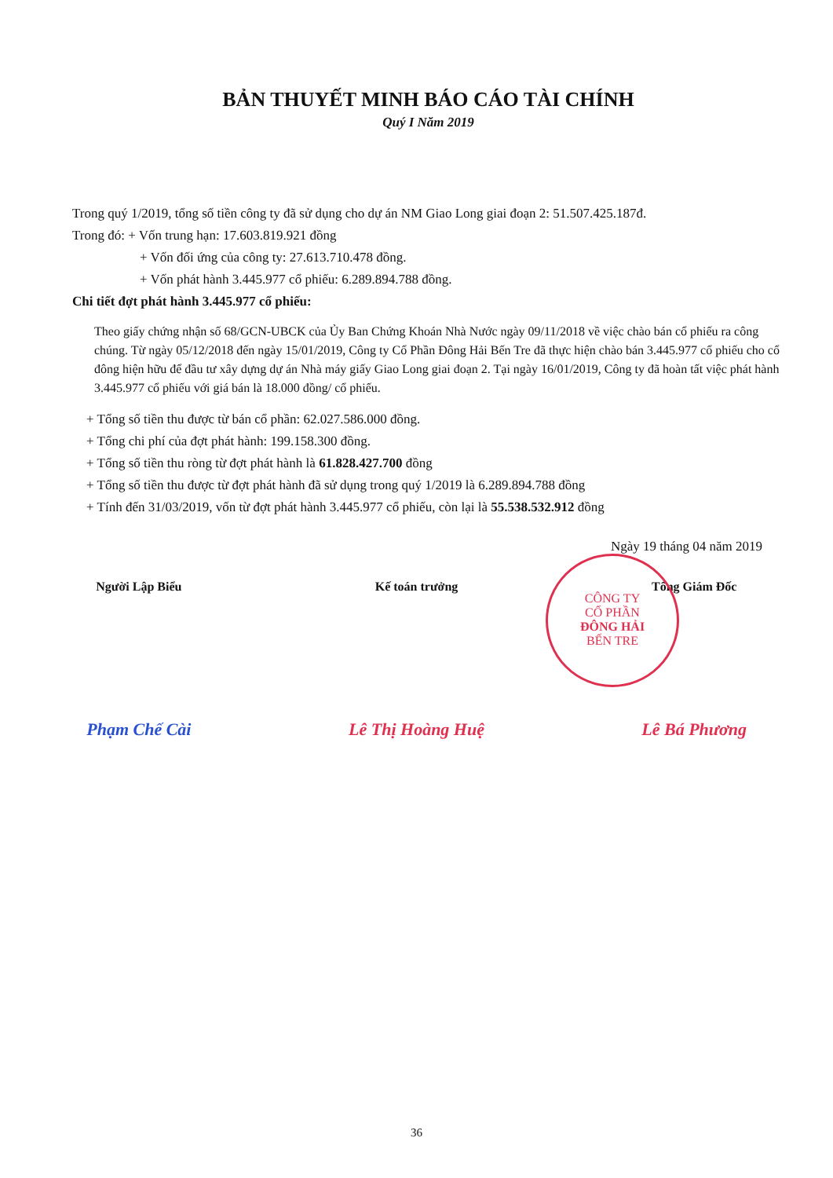BẢN THUYẾT MINH BÁO CÁO TÀI CHÍNH
Quý I Năm 2019
Trong quý 1/2019, tổng số tiền công ty đã sử dụng cho dự án NM Giao Long giai đoạn 2: 51.507.425.187đ.
Trong đó: + Vốn trung hạn: 17.603.819.921 đồng
+ Vốn đối ứng của công ty: 27.613.710.478 đồng.
+ Vốn phát hành 3.445.977 cổ phiếu: 6.289.894.788 đồng.
Chi tiết đợt phát hành 3.445.977 cổ phiếu:
Theo giấy chứng nhận số 68/GCN-UBCK của Ủy Ban Chứng Khoán Nhà Nước ngày 09/11/2018 về việc chào bán cổ phiếu ra công chúng. Từ ngày 05/12/2018 đến ngày 15/01/2019, Công ty Cổ Phần Đông Hải Bến Tre đã thực hiện chào bán 3.445.977 cổ phiếu cho cổ đông hiện hữu để đầu tư xây dựng dự án Nhà máy giấy Giao Long giai đoạn 2. Tại ngày 16/01/2019, Công ty đã hoàn tất việc phát hành 3.445.977 cổ phiếu với giá bán là 18.000 đồng/ cổ phiếu.
+ Tổng số tiền thu được từ bán cổ phần: 62.027.586.000 đồng.
+ Tổng chi phí của đợt phát hành: 199.158.300 đồng.
+ Tổng số tiền thu ròng từ đợt phát hành là 61.828.427.700 đồng
+ Tổng số tiền thu được từ đợt phát hành đã sử dụng trong quý 1/2019 là 6.289.894.788 đồng
+ Tính đến 31/03/2019, vốn từ đợt phát hành 3.445.977 cổ phiếu, còn lại là 55.538.532.912 đồng
Ngày 19 tháng 04 năm 2019
Người Lập Biểu Kế toán trưởng Tổng Giám Đốc
Phạm Chế Cài Lê Thị Hoàng Huệ Lê Bá Phương
CÔNG TY
CỔ PHẦN
ĐÔNG HẢI
BẾN TRE
36